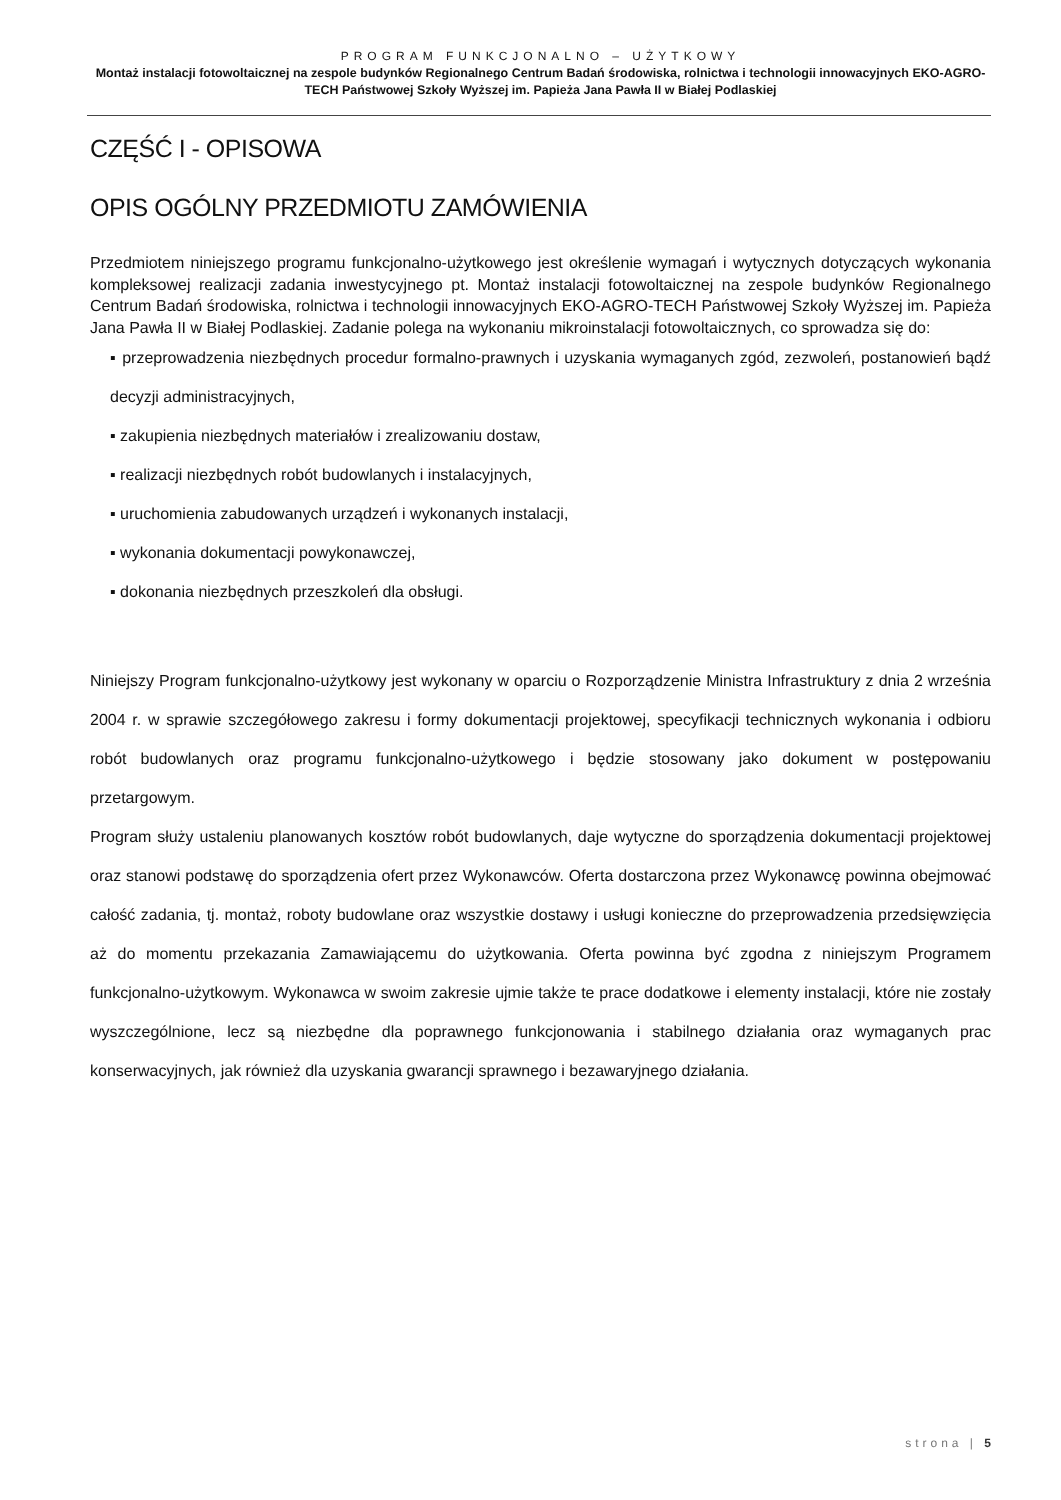PROGRAM FUNKCJONALNO – UŻYTKOWY
Montaż instalacji fotowoltaicznej na zespole budynków Regionalnego Centrum Badań środowiska, rolnictwa i technologii innowacyjnych EKO-AGRO-TECH Państwowej Szkoły Wyższej im. Papieża Jana Pawła II w Białej Podlaskiej
CZĘŚĆ I - OPISOWA
OPIS OGÓLNY PRZEDMIOTU ZAMÓWIENIA
Przedmiotem niniejszego programu funkcjonalno-użytkowego jest określenie wymagań i wytycznych dotyczących wykonania kompleksowej realizacji zadania inwestycyjnego pt. Montaż instalacji fotowoltaicznej na zespole budynków Regionalnego Centrum Badań środowiska, rolnictwa i technologii innowacyjnych EKO-AGRO-TECH Państwowej Szkoły Wyższej im. Papieża Jana Pawła II w Białej Podlaskiej. Zadanie polega na wykonaniu mikroinstalacji fotowoltaicznych, co sprowadza się do:
▪ przeprowadzenia niezbędnych procedur formalno-prawnych i uzyskania wymaganych zgód, zezwoleń, postanowień bądź decyzji administracyjnych,
▪ zakupienia niezbędnych materiałów i zrealizowaniu dostaw,
▪ realizacji niezbędnych robót budowlanych i instalacyjnych,
▪ uruchomienia zabudowanych urządzeń i wykonanych instalacji,
▪ wykonania dokumentacji powykonawczej,
▪ dokonania niezbędnych przeszkoleń dla obsługi.
Niniejszy Program funkcjonalno-użytkowy jest wykonany w oparciu o Rozporządzenie Ministra Infrastruktury z dnia 2 września 2004 r. w sprawie szczegółowego zakresu i formy dokumentacji projektowej, specyfikacji technicznych wykonania i odbioru robót budowlanych oraz programu funkcjonalno-użytkowego i będzie stosowany jako dokument w postępowaniu przetargowym.
Program służy ustaleniu planowanych kosztów robót budowlanych, daje wytyczne do sporządzenia dokumentacji projektowej oraz stanowi podstawę do sporządzenia ofert przez Wykonawców. Oferta dostarczona przez Wykonawcę powinna obejmować całość zadania, tj. montaż, roboty budowlane oraz wszystkie dostawy i usługi konieczne do przeprowadzenia przedsięwzięcia aż do momentu przekazania Zamawiającemu do użytkowania. Oferta powinna być zgodna z niniejszym Programem funkcjonalno-użytkowym. Wykonawca w swoim zakresie ujmie także te prace dodatkowe i elementy instalacji, które nie zostały wyszczególnione, lecz są niezbędne dla poprawnego funkcjonowania i stabilnego działania oraz wymaganych prac konserwacyjnych, jak również dla uzyskania gwarancji sprawnego i bezawaryjnego działania.
strona | 5